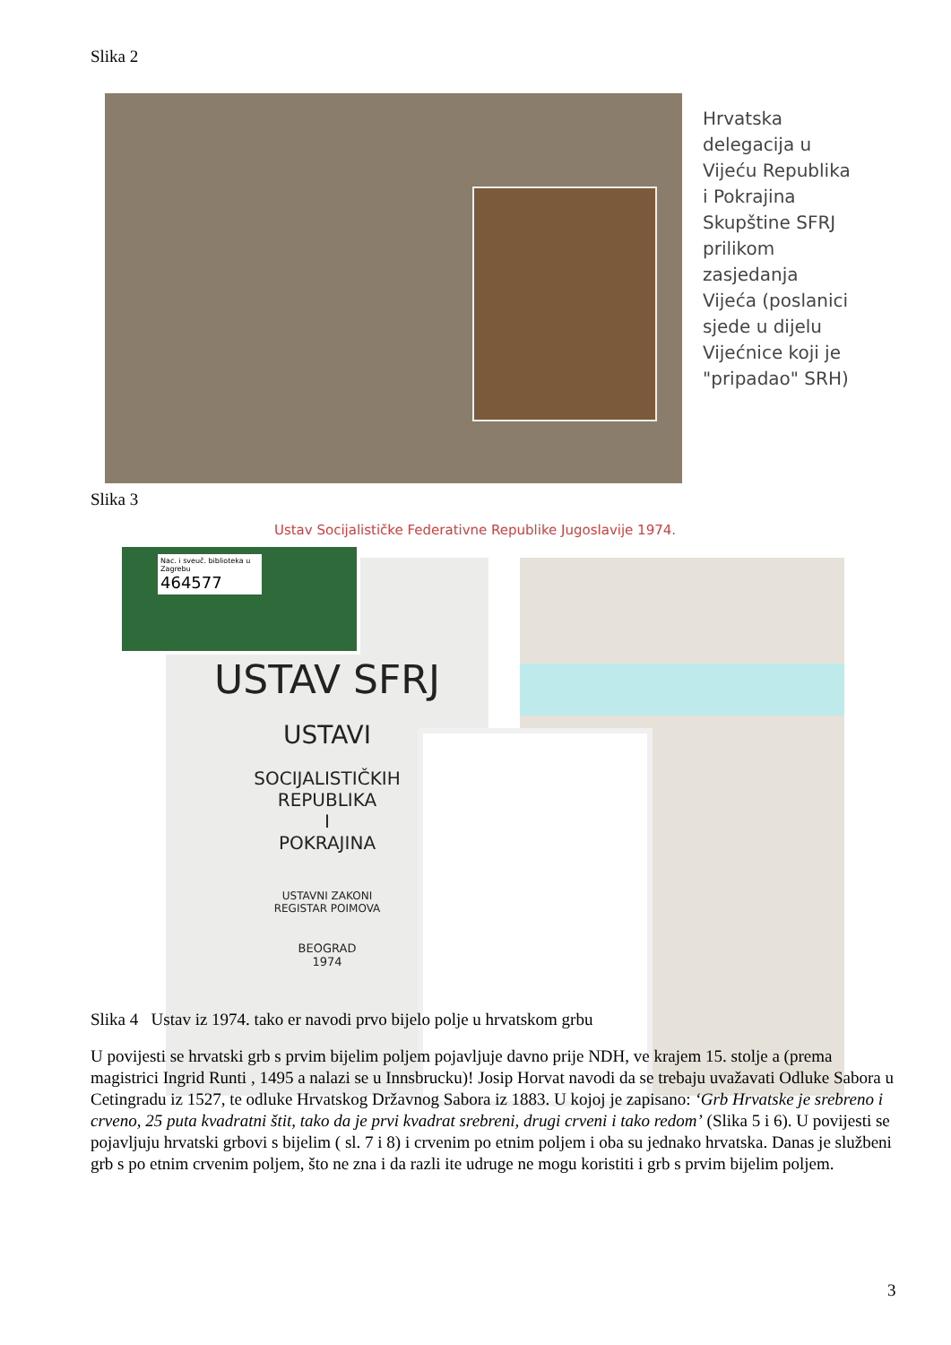Slika 2
Hrvatska delegacija u Vijeću Republika i Pokrajina Skupštine SFRJ prilikom zasjedanja Vijeća (poslanici sjede u dijelu Vijećnice koji je "pripadao" SRH)
Slika 3
Ustav Socijalističke Federativne Republike Jugoslavije 1974.
USTAV SFRJ
USTAVI
SOCIJALISTIČKIH
REPUBLIKA
I
POKRAJINA
USTAVNI ZAKONI
REGISTAR POIMOVA
BEOGRAD
1974
Nac. i sveuč. biblioteka u Zagrebu
464577
Slika 4 Ustav iz 1974. tako er navodi prvo bijelo polje u hrvatskom grbu
U povijesti se hrvatski grb s prvim bijelim poljem pojavljuje davno prije NDH, ve krajem 15. stolje a (prema magistrici Ingrid Runti , 1495 a nalazi se u Innsbrucku)! Josip Horvat navodi da se trebaju uvažavati Odluke Sabora u Cetingradu iz 1527, te odluke Hrvatskog Državnog Sabora iz 1883. U kojoj je zapisano: ‘Grb Hrvatske je srebreno i crveno, 25 puta kvadratni štit, tako da je prvi kvadrat srebreni, drugi crveni i tako redom’ (Slika 5 i 6). U povijesti se pojavljuju hrvatski grbovi s bijelim ( sl. 7 i 8) i crvenim po etnim poljem i oba su jednako hrvatska. Danas je službeni grb s po etnim crvenim poljem, što ne zna i da razli ite udruge ne mogu koristiti i grb s prvim bijelim poljem.
3